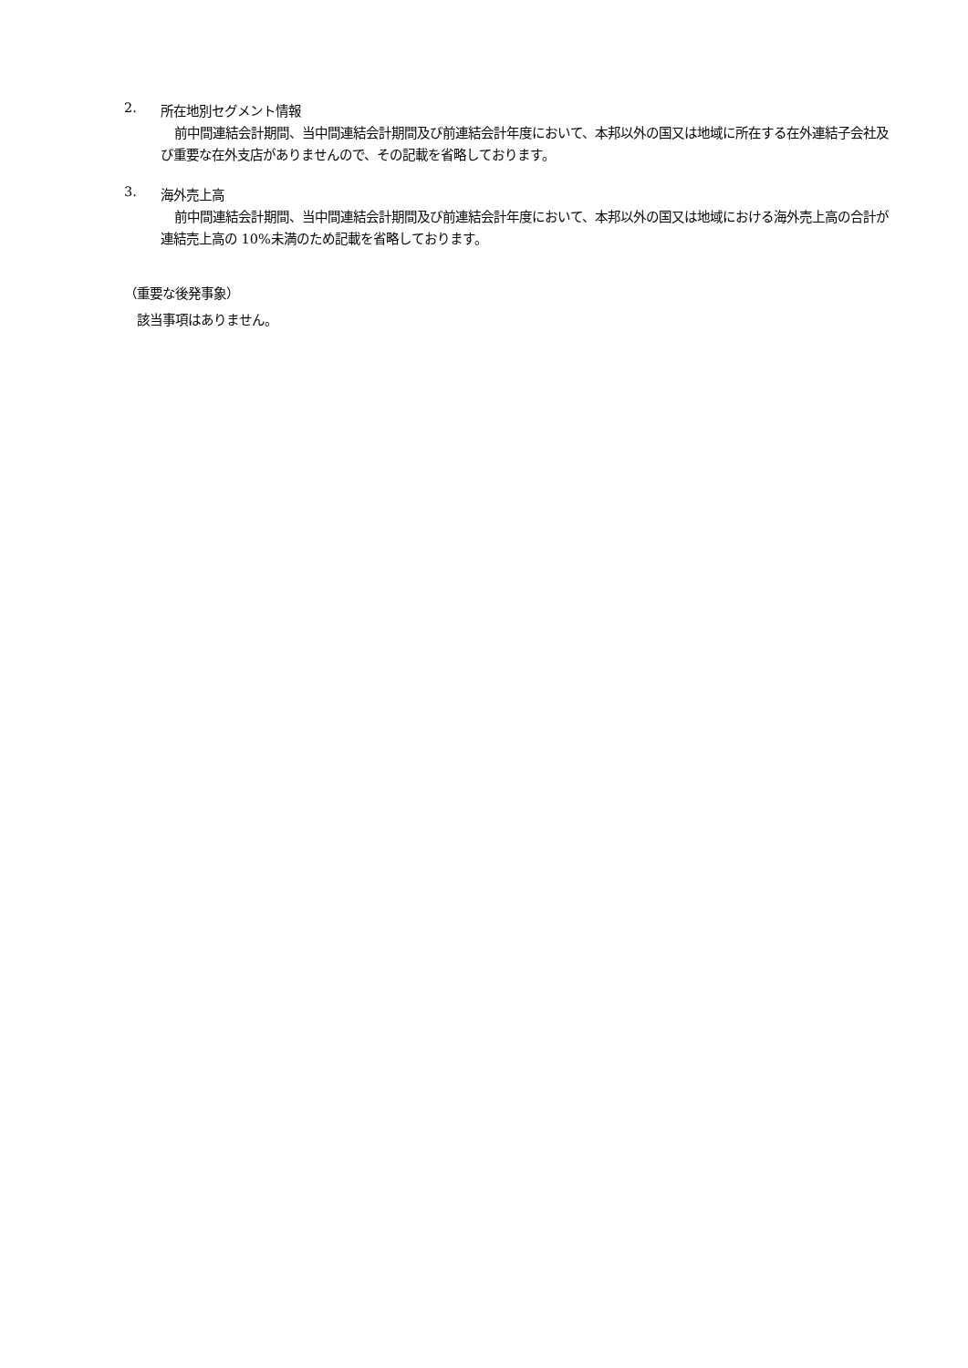2.
所在地別セグメント情報
前中間連結会計期間、当中間連結会計期間及び前連結会計年度において、本邦以外の国又は地域に所在する在外連結子会社及び重要な在外支店がありませんので、その記載を省略しております。
3.
海外売上高
前中間連結会計期間、当中間連結会計期間及び前連結会計年度において、本邦以外の国又は地域における海外売上高の合計が連結売上高の 10%未満のため記載を省略しております。
（重要な後発事象）
該当事項はありません。